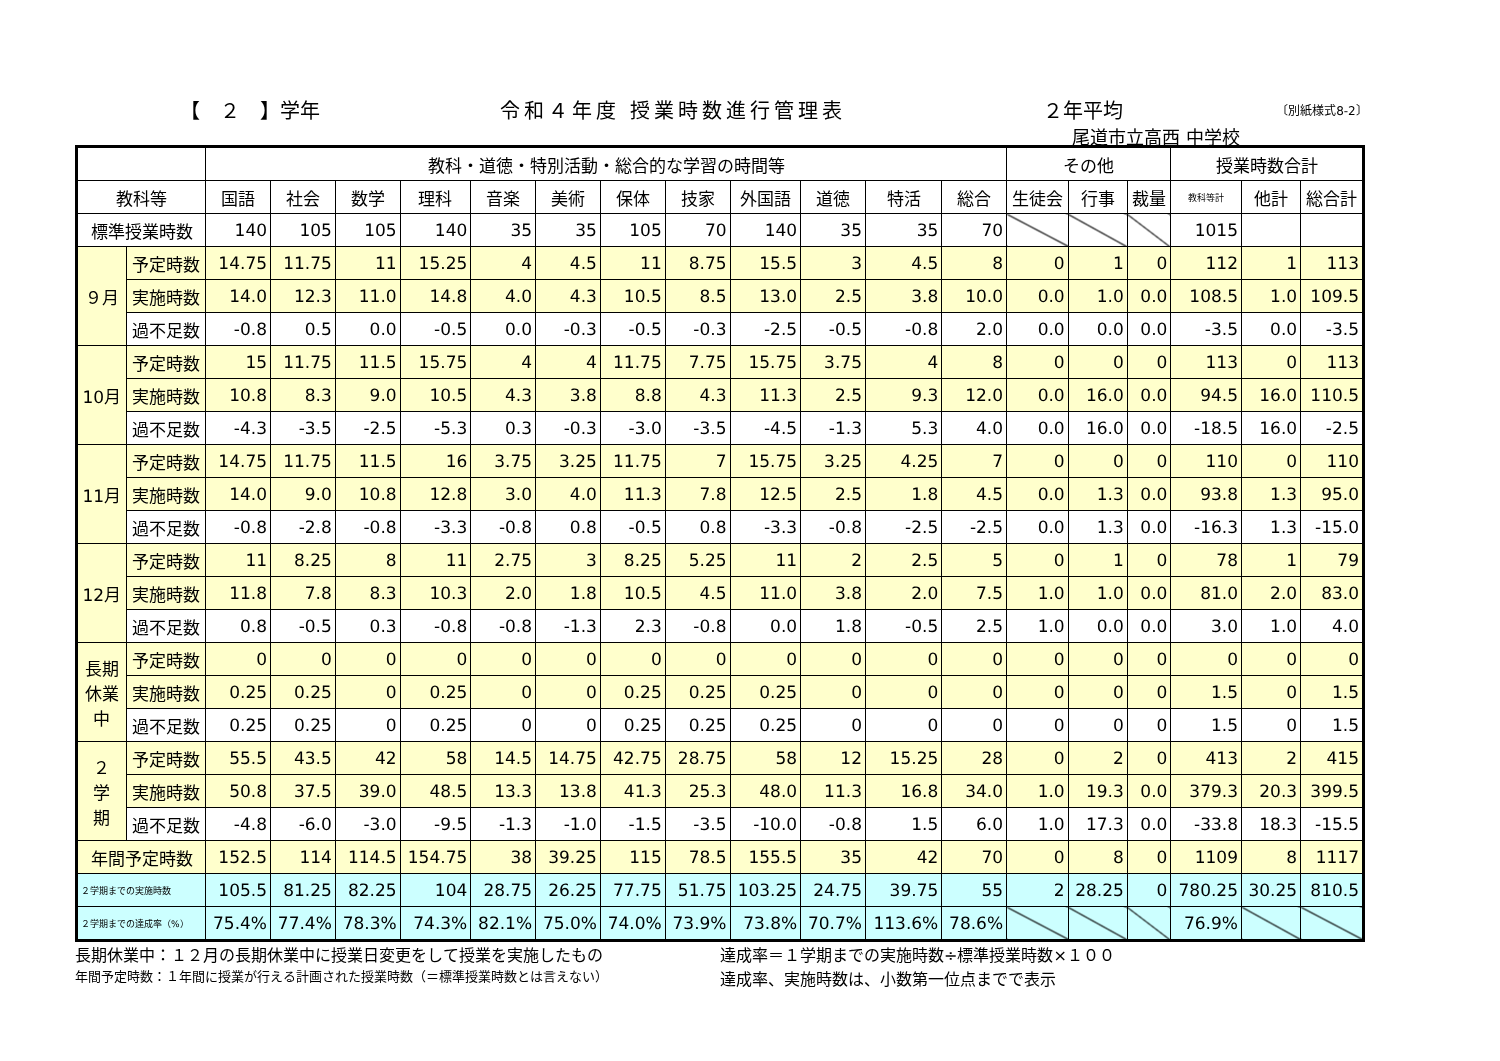【　２　】学年 令和４年度 授業時数進行管理表 ２年平均 〔別紙様式8-2〕
尾道市立高西 中学校
| | | 教科・道徳・特別活動・総合的な学習の時間等 | | | | | | | | | | | | その他 | | | 授業時数合計 | | |
| --- | --- | --- | --- | --- | --- | --- | --- | --- | --- | --- | --- | --- | --- | --- | --- | --- | --- | --- | --- |
| 教科等 | | 国語 | 社会 | 数学 | 理科 | 音楽 | 美術 | 保体 | 技家 | 外国語 | 道徳 | 特活 | 総合 | 生徒会 | 行事 | 裁量 | 教科等計 | 他計 | 総合計 |
| 標準授業時数 | | 140 | 105 | 105 | 140 | 35 | 35 | 105 | 70 | 140 | 35 | 35 | 70 | | | | 1015 | | |
| ９月 | 予定時数 | 14.75 | 11.75 | 11 | 15.25 | 4 | 4.5 | 11 | 8.75 | 15.5 | 3 | 4.5 | 8 | 0 | 1 | 0 | 112 | 1 | 113 |
| | 実施時数 | 14.0 | 12.3 | 11.0 | 14.8 | 4.0 | 4.3 | 10.5 | 8.5 | 13.0 | 2.5 | 3.8 | 10.0 | 0.0 | 1.0 | 0.0 | 108.5 | 1.0 | 109.5 |
| | 過不足数 | -0.8 | 0.5 | 0.0 | -0.5 | 0.0 | -0.3 | -0.5 | -0.3 | -2.5 | -0.5 | -0.8 | 2.0 | 0.0 | 0.0 | 0.0 | -3.5 | 0.0 | -3.5 |
| 10月 | 予定時数 | 15 | 11.75 | 11.5 | 15.75 | 4 | 4 | 11.75 | 7.75 | 15.75 | 3.75 | 4 | 8 | 0 | 0 | 0 | 113 | 0 | 113 |
| | 実施時数 | 10.8 | 8.3 | 9.0 | 10.5 | 4.3 | 3.8 | 8.8 | 4.3 | 11.3 | 2.5 | 9.3 | 12.0 | 0.0 | 16.0 | 0.0 | 94.5 | 16.0 | 110.5 |
| | 過不足数 | -4.3 | -3.5 | -2.5 | -5.3 | 0.3 | -0.3 | -3.0 | -3.5 | -4.5 | -1.3 | 5.3 | 4.0 | 0.0 | 16.0 | 0.0 | -18.5 | 16.0 | -2.5 |
| 11月 | 予定時数 | 14.75 | 11.75 | 11.5 | 16 | 3.75 | 3.25 | 11.75 | 7 | 15.75 | 3.25 | 4.25 | 7 | 0 | 0 | 0 | 110 | 0 | 110 |
| | 実施時数 | 14.0 | 9.0 | 10.8 | 12.8 | 3.0 | 4.0 | 11.3 | 7.8 | 12.5 | 2.5 | 1.8 | 4.5 | 0.0 | 1.3 | 0.0 | 93.8 | 1.3 | 95.0 |
| | 過不足数 | -0.8 | -2.8 | -0.8 | -3.3 | -0.8 | 0.8 | -0.5 | 0.8 | -3.3 | -0.8 | -2.5 | -2.5 | 0.0 | 1.3 | 0.0 | -16.3 | 1.3 | -15.0 |
| 12月 | 予定時数 | 11 | 8.25 | 8 | 11 | 2.75 | 3 | 8.25 | 5.25 | 11 | 2 | 2.5 | 5 | 0 | 1 | 0 | 78 | 1 | 79 |
| | 実施時数 | 11.8 | 7.8 | 8.3 | 10.3 | 2.0 | 1.8 | 10.5 | 4.5 | 11.0 | 3.8 | 2.0 | 7.5 | 1.0 | 1.0 | 0.0 | 81.0 | 2.0 | 83.0 |
| | 過不足数 | 0.8 | -0.5 | 0.3 | -0.8 | -0.8 | -1.3 | 2.3 | -0.8 | 0.0 | 1.8 | -0.5 | 2.5 | 1.0 | 0.0 | 0.0 | 3.0 | 1.0 | 4.0 |
| 長期 休業 中 | 予定時数 | 0 | 0 | 0 | 0 | 0 | 0 | 0 | 0 | 0 | 0 | 0 | 0 | 0 | 0 | 0 | 0 | 0 | 0 |
| | 実施時数 | 0.25 | 0.25 | 0 | 0.25 | 0 | 0 | 0.25 | 0.25 | 0.25 | 0 | 0 | 0 | 0 | 0 | 0 | 1.5 | 0 | 1.5 |
| | 過不足数 | 0.25 | 0.25 | 0 | 0.25 | 0 | 0 | 0.25 | 0.25 | 0.25 | 0 | 0 | 0 | 0 | 0 | 0 | 1.5 | 0 | 1.5 |
| ２ 学 期 | 予定時数 | 55.5 | 43.5 | 42 | 58 | 14.5 | 14.75 | 42.75 | 28.75 | 58 | 12 | 15.25 | 28 | 0 | 2 | 0 | 413 | 2 | 415 |
| | 実施時数 | 50.8 | 37.5 | 39.0 | 48.5 | 13.3 | 13.8 | 41.3 | 25.3 | 48.0 | 11.3 | 16.8 | 34.0 | 1.0 | 19.3 | 0.0 | 379.3 | 20.3 | 399.5 |
| | 過不足数 | -4.8 | -6.0 | -3.0 | -9.5 | -1.3 | -1.0 | -1.5 | -3.5 | -10.0 | -0.8 | 1.5 | 6.0 | 1.0 | 17.3 | 0.0 | -33.8 | 18.3 | -15.5 |
| 年間予定時数 | | 152.5 | 114 | 114.5 | 154.75 | 38 | 39.25 | 115 | 78.5 | 155.5 | 35 | 42 | 70 | 0 | 8 | 0 | 1109 | 8 | 1117 |
| ２学期までの実施時数 | | 105.5 | 81.25 | 82.25 | 104 | 28.75 | 26.25 | 77.75 | 51.75 | 103.25 | 24.75 | 39.75 | 55 | 2 | 28.25 | 0 | 780.25 | 30.25 | 810.5 |
| ２学期までの達成率（%） | | 75.4% | 77.4% | 78.3% | 74.3% | 82.1% | 75.0% | 74.0% | 73.9% | 73.8% | 70.7% | 113.6% | 78.6% | | | | 76.9% | | |
長期休業中：１２月の長期休業中に授業日変更をして授業を実施したもの
年間予定時数：１年間に授業が行える計画された授業時数（＝標準授業時数とは言えない）
達成率＝１学期までの実施時数÷標準授業時数×１００
達成率、実施時数は、小数第一位点までで表示